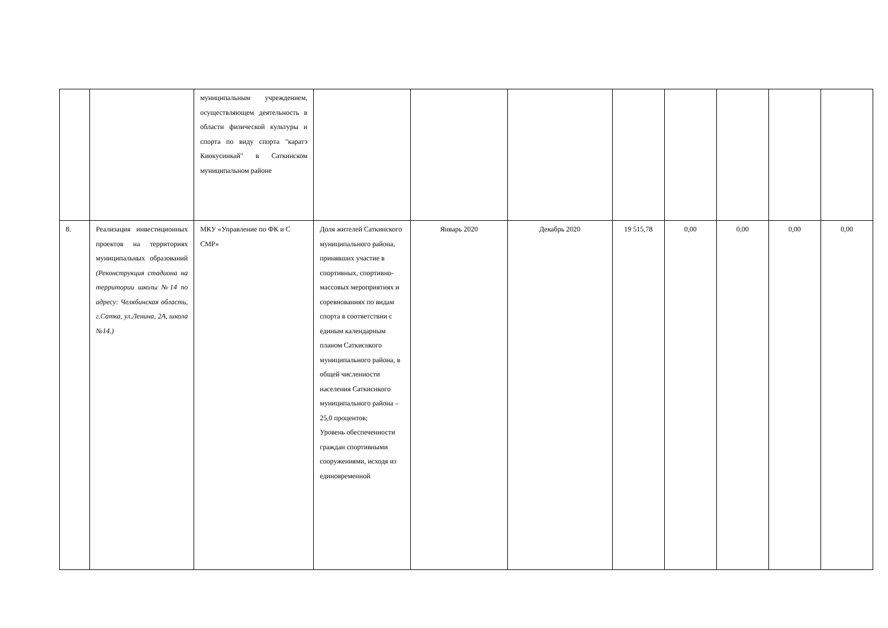| | | муниципальным учреждением, осуществляющем деятельность в области физической культуры и спорта по виду спорта "каратэ Киокусинкай" в Саткинском муниципальном районе | | | | | | | | |
| 8. | Реализация инвестиционных проектов на территориях муниципальных образований (Реконструкция стадиона на территории школы №14 по адресу: Челябинская область, г.Сатка, ул.Ленина, 2А, школа №14.) | МКУ «Управление по ФК и С СМР» | Доля жителей Саткинского муниципального района, принявших участие в спортивных, спортивно-массовых мероприятиях и соревнованиях по видам спорта в соответствии с единым календарным планом Саткиснкого муниципального района, в общей численности населения Саткиснкого муниципального района – 25,0 процентов; Уровень обеспеченности граждан спортивными сооружениями, исходя из единовременной | Январь 2020 | Декабрь 2020 | 19 515,78 | 0,00 | 0,00 | 0,00 | 0,00 |